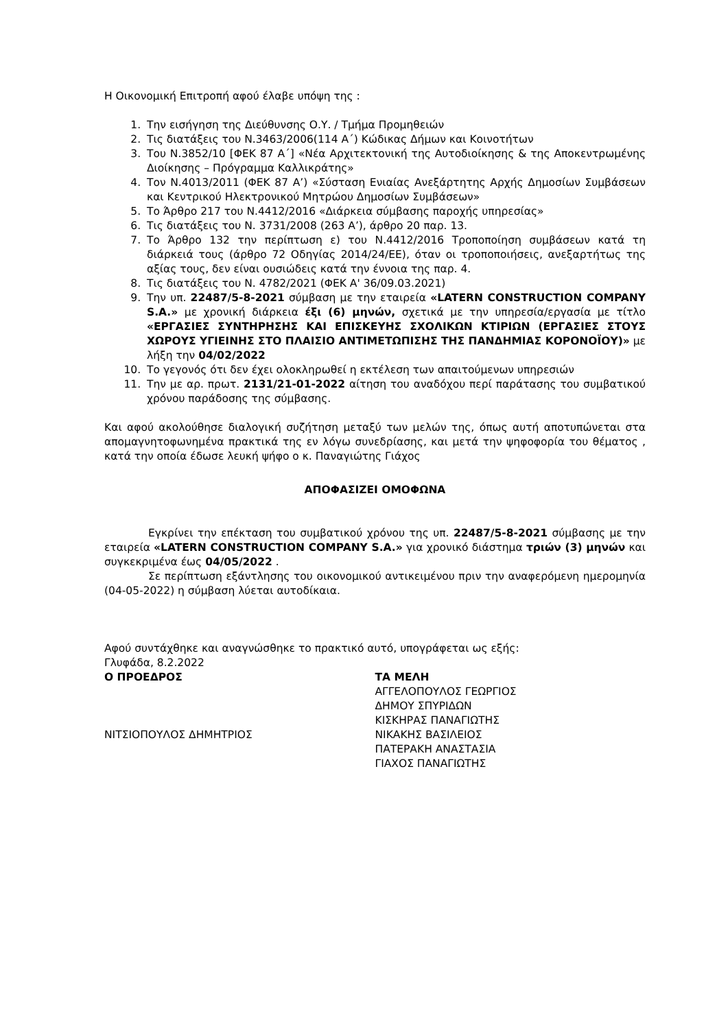Η Οικονομική Επιτροπή αφού έλαβε υπόψη της :
1. Την εισήγηση της Διεύθυνσης Ο.Υ. / Τμήμα Προμηθειών
2. Τις διατάξεις του Ν.3463/2006(114 Α΄) Κώδικας Δήμων και Κοινοτήτων
3. Του Ν.3852/10 [ΦΕΚ 87 Α΄] «Νέα Αρχιτεκτονική της Αυτοδιοίκησης & της Αποκεντρωμένης Διοίκησης – Πρόγραμμα Καλλικράτης»
4. Τον Ν.4013/2011 (ΦΕΚ 87 Α’) «Σύσταση Ενιαίας Ανεξάρτητης Αρχής Δημοσίων Συμβάσεων και Κεντρικού Ηλεκτρονικού Μητρώου Δημοσίων Συμβάσεων»
5. Το Άρθρο 217 του Ν.4412/2016 «Διάρκεια σύμβασης παροχής υπηρεσίας»
6. Τις διατάξεις του Ν. 3731/2008 (263 Α’), άρθρο 20 παρ. 13.
7. Το Άρθρο 132 την περίπτωση ε) του Ν.4412/2016 Τροποποίηση συμβάσεων κατά τη διάρκειά τους (άρθρο 72 Οδηγίας 2014/24/ΕΕ), όταν οι τροποποιήσεις, ανεξαρτήτως της αξίας τους, δεν είναι ουσιώδεις κατά την έννοια της παρ. 4.
8. Τις διατάξεις του Ν. 4782/2021 (ΦΕΚ Α' 36/09.03.2021)
9. Την υπ. 22487/5-8-2021 σύμβαση με την εταιρεία «LATERN CONSTRUCTION COMPANY S.A.» με χρονική διάρκεια έξι (6) μηνών, σχετικά με την υπηρεσία/εργασία με τίτλο «ΕΡΓΑΣΙΕΣ ΣΥΝΤΗΡΗΣΗΣ ΚΑΙ ΕΠΙΣΚΕΥΗΣ ΣΧΟΛΙΚΩΝ ΚΤΙΡΙΩΝ (ΕΡΓΑΣΙΕΣ ΣΤΟΥΣ ΧΩΡΟΥΣ ΥΓΙΕΙΝΗΣ ΣΤΟ ΠΛΑΙΣΙΟ ΑΝΤΙΜΕΤΩΠΙΣΗΣ ΤΗΣ ΠΑΝΔΗΜΙΑΣ ΚΟΡΟΝΟΪΟΥ)» με λήξη την 04/02/2022
10. Το γεγονός ότι δεν έχει ολοκληρωθεί η εκτέλεση των απαιτούμενων υπηρεσιών
11. Την με αρ. πρωτ. 2131/21-01-2022 αίτηση του αναδόχου περί παράτασης του συμβατικού χρόνου παράδοσης της σύμβασης.
Και αφού ακολούθησε διαλογική συζήτηση μεταξύ των μελών της, όπως αυτή αποτυπώνεται στα απομαγνητοφωνημένα πρακτικά της εν λόγω συνεδρίασης, και μετά την ψηφοφορία του θέματος , κατά την οποία έδωσε λευκή ψήφο ο κ. Παναγιώτης Γιάχος
ΑΠΟΦΑΣΙΖΕΙ ΟΜΟΦΩΝΑ
Εγκρίνει την επέκταση του συμβατικού χρόνου της υπ. 22487/5-8-2021 σύμβασης με την εταιρεία «LATERN CONSTRUCTION COMPANY S.A.» για χρονικό διάστημα τριών (3) μηνών και συγκεκριμένα έως 04/05/2022 .
Σε περίπτωση εξάντλησης του οικονομικού αντικειμένου πριν την αναφερόμενη ημερομηνία (04-05-2022) η σύμβαση λύεται αυτοδίκαια.
Αφού συντάχθηκε και αναγνώσθηκε το πρακτικό αυτό, υπογράφεται ως εξής:
Γλυφάδα, 8.2.2022
Ο ΠΡΟΕΔΡΟΣ
ΝΙΤΣΙΟΠΟΥΛΟΣ ΔΗΜΗΤΡΙΟΣ
ΤΑ ΜΕΛΗ
ΑΓΓΕΛΟΠΟΥΛΟΣ ΓΕΩΡΓΙΟΣ
ΔΗΜΟΥ ΣΠΥΡΙΔΩΝ
ΚΙΣΚΗΡΑΣ ΠΑΝΑΓΙΩΤΗΣ
ΝΙΚΑΚΗΣ ΒΑΣΙΛΕΙΟΣ
ΠΑΤΕΡΑΚΗ ΑΝΑΣΤΑΣΙΑ
ΓΙΑΧΟΣ ΠΑΝΑΓΙΩΤΗΣ